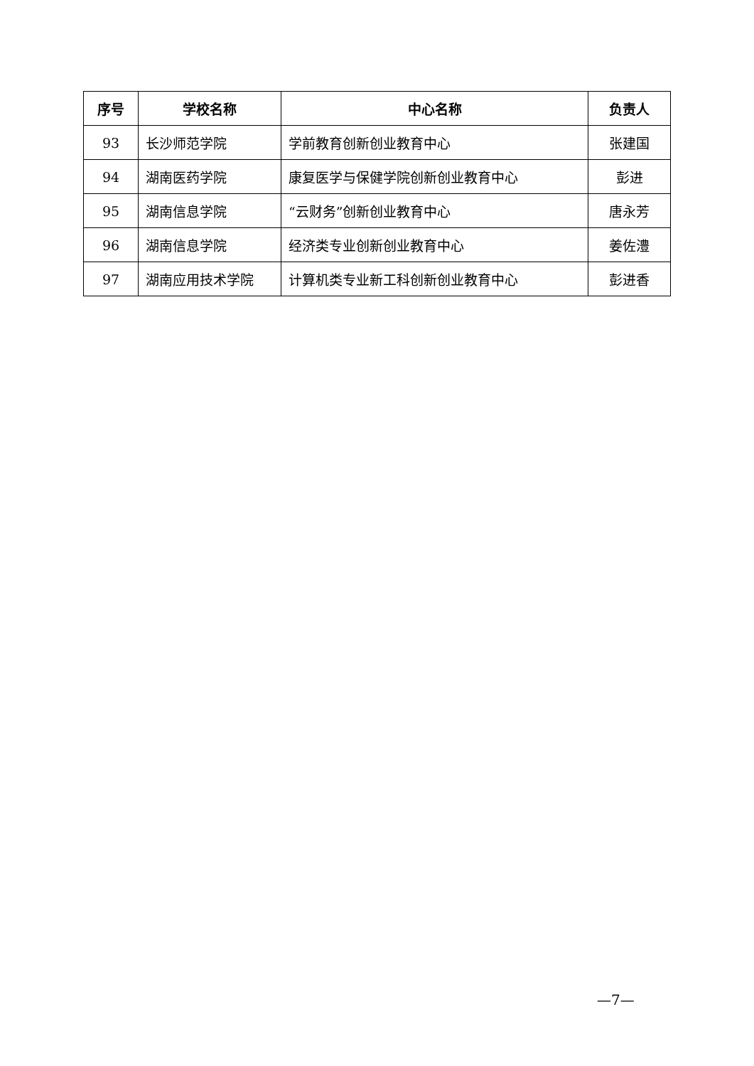| 序号 | 学校名称 | 中心名称 | 负责人 |
| --- | --- | --- | --- |
| 93 | 长沙师范学院 | 学前教育创新创业教育中心 | 张建国 |
| 94 | 湖南医药学院 | 康复医学与保健学院创新创业教育中心 | 彭进 |
| 95 | 湖南信息学院 | “云财务”创新创业教育中心 | 唐永芳 |
| 96 | 湖南信息学院 | 经济类专业创新创业教育中心 | 姜佐澧 |
| 97 | 湖南应用技术学院 | 计算机类专业新工科创新创业教育中心 | 彭进香 |
—7—